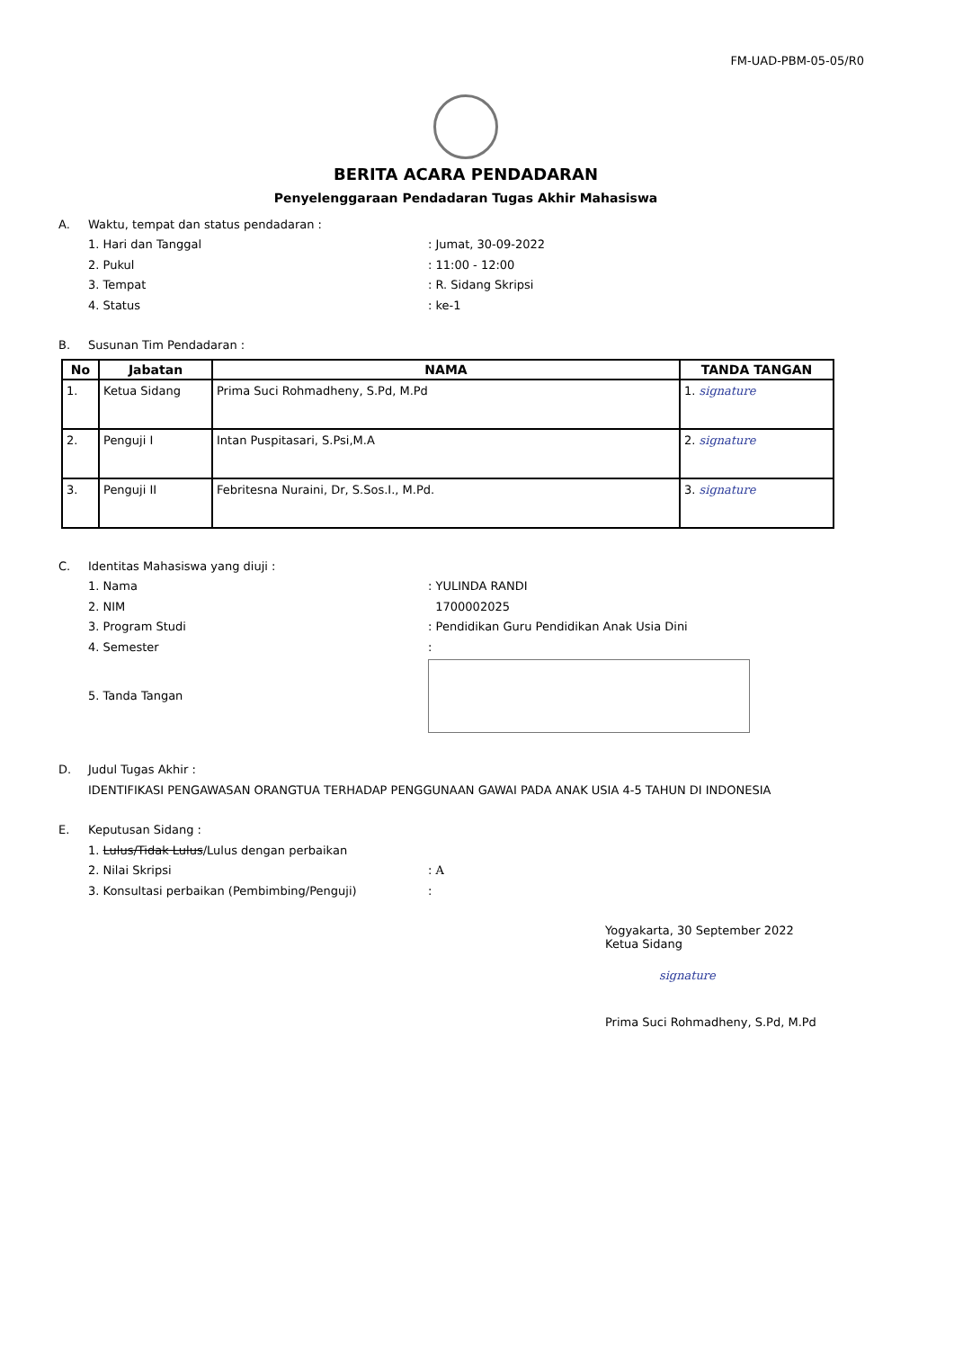FM-UAD-PBM-05-05/R0
BERITA ACARA PENDADARAN
Penyelenggaraan Pendadaran Tugas Akhir Mahasiswa
A. Waktu, tempat dan status pendadaran :
1. Hari dan Tanggal: Jumat, 30-09-2022
2. Pukul: 11:00 - 12:00
3. Tempat: R. Sidang Skripsi
4. Status: ke-1
B. Susunan Tim Pendadaran :
| No | Jabatan | NAMA | TANDA TANGAN |
| --- | --- | --- | --- |
| 1. | Ketua Sidang | Prima Suci Rohmadheny, S.Pd, M.Pd | 1. signature |
| 2. | Penguji I | Intan Puspitasari, S.Psi,M.A | 2. signature |
| 3. | Penguji II | Febritesna Nuraini, Dr, S.Sos.I., M.Pd. | 3. signature |
C. Identitas Mahasiswa yang diuji :
1. Nama: YULINDA RANDI
2. NIM 1700002025
3. Program Studi: Pendidikan Guru Pendidikan Anak Usia Dini
4. Semester:
5. Tanda Tangan
D. Judul Tugas Akhir :
IDENTIFIKASI PENGAWASAN ORANGTUA TERHADAP PENGGUNAAN GAWAI PADA ANAK USIA 4-5 TAHUN DI INDONESIA
E. Keputusan Sidang :
1. Lulus/Tidak Lulus/Lulus dengan perbaikan
2. Nilai Skripsi: A
3. Konsultasi perbaikan (Pembimbing/Penguji):
Yogyakarta, 30 September 2022
Ketua Sidang
signature
Prima Suci Rohmadheny, S.Pd, M.Pd